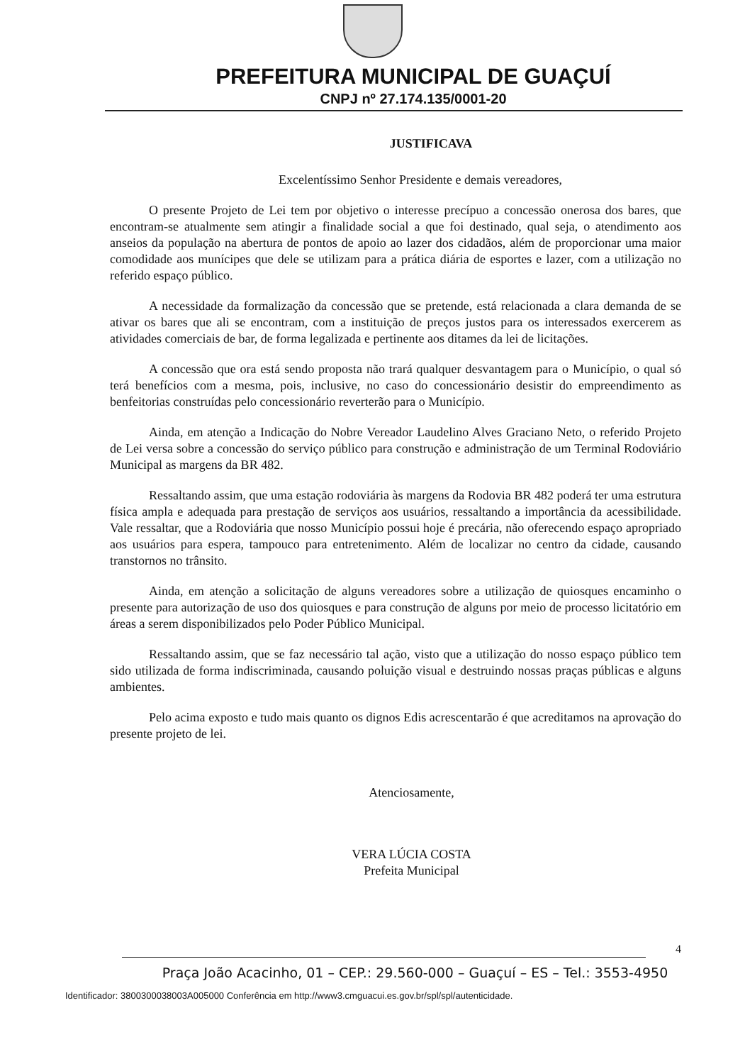PREFEITURA MUNICIPAL DE GUAÇUÍ
CNPJ nº 27.174.135/0001-20
JUSTIFICAVA
Excelentíssimo Senhor Presidente e demais vereadores,
O presente Projeto de Lei tem por objetivo o interesse precípuo a concessão onerosa dos bares, que encontram-se atualmente sem atingir a finalidade social a que foi destinado, qual seja, o atendimento aos anseios da população na abertura de pontos de apoio ao lazer dos cidadãos, além de proporcionar uma maior comodidade aos munícipes que dele se utilizam para a prática diária de esportes e lazer, com a utilização no referido espaço público.
A necessidade da formalização da concessão que se pretende, está relacionada a clara demanda de se ativar os bares que ali se encontram, com a instituição de preços justos para os interessados exercerem as atividades comerciais de bar, de forma legalizada e pertinente aos ditames da lei de licitações.
A concessão que ora está sendo proposta não trará qualquer desvantagem para o Município, o qual só terá benefícios com a mesma, pois, inclusive, no caso do concessionário desistir do empreendimento as benfeitorias construídas pelo concessionário reverterão para o Município.
Ainda, em atenção a Indicação do Nobre Vereador Laudelino Alves Graciano Neto, o referido Projeto de Lei versa sobre a concessão do serviço público para construção e administração de um Terminal Rodoviário Municipal as margens da BR 482.
Ressaltando assim, que uma estação rodoviária às margens da Rodovia BR 482 poderá ter uma estrutura física ampla e adequada para prestação de serviços aos usuários, ressaltando a importância da acessibilidade. Vale ressaltar, que a Rodoviária que nosso Município possui hoje é precária, não oferecendo espaço apropriado aos usuários para espera, tampouco para entretenimento. Além de localizar no centro da cidade, causando transtornos no trânsito.
Ainda, em atenção a solicitação de alguns vereadores sobre a utilização de quiosques encaminho o presente para autorização de uso dos quiosques e para construção de alguns por meio de processo licitatório em áreas a serem disponibilizados pelo Poder Público Municipal.
Ressaltando assim, que se faz necessário tal ação, visto que a utilização do nosso espaço público tem sido utilizada de forma indiscriminada, causando poluição visual e destruindo nossas praças públicas e alguns ambientes.
Pelo acima exposto e tudo mais quanto os dignos Edis acrescentarão é que acreditamos na aprovação do presente projeto de lei.
Atenciosamente,
VERA LÚCIA COSTA
Prefeita Municipal
4
Praça João Acacinho, 01 – CEP.: 29.560-000 – Guaçuí – ES – Tel.: 3553-4950
Identificador: 3800300038003A005000 Conferência em http://www3.cmguacui.es.gov.br/spl/spl/autenticidade.